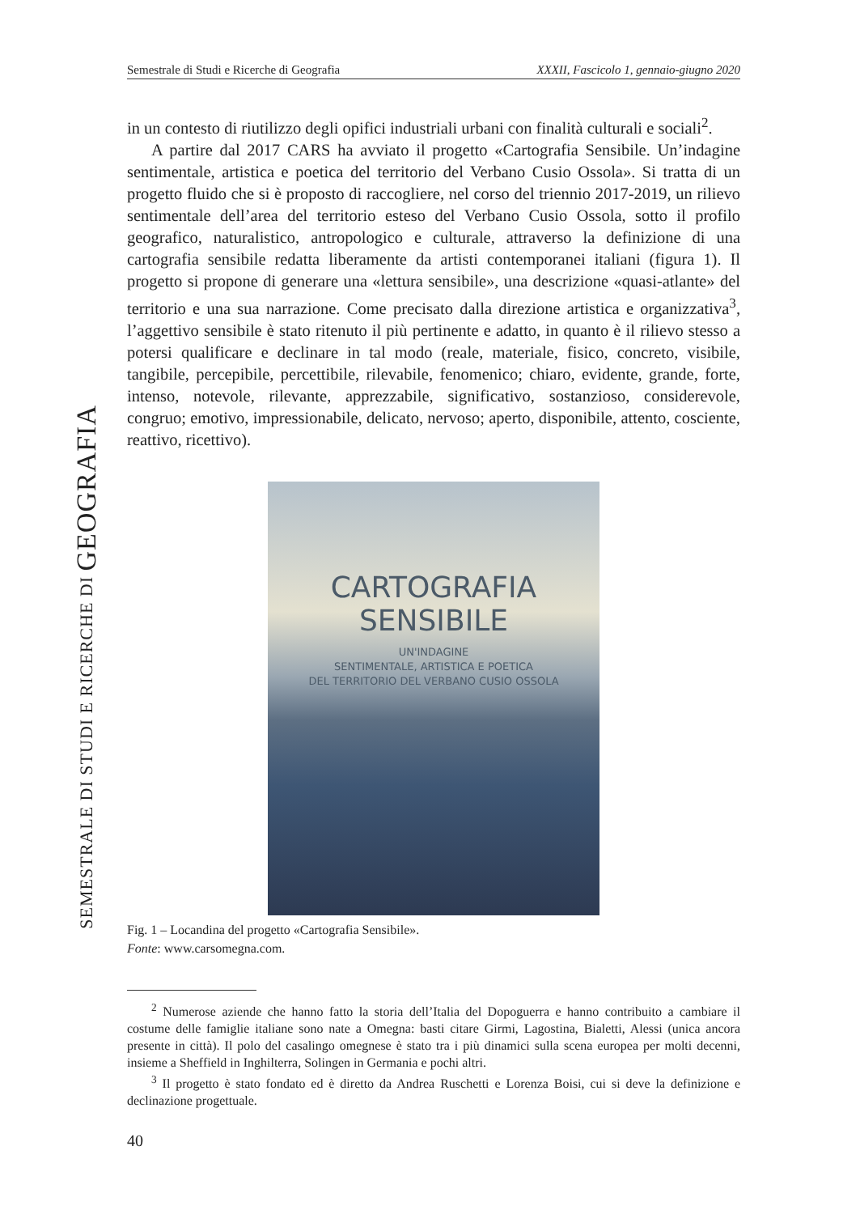SEMESTRALE DI STUDI E RICERCHE DI GEOGRAFIA
Semestrale di Studi e Ricerche di Geografia XXXII, Fascicolo 1, gennaio-giugno 2020
in un contesto di riutilizzo degli opifici industriali urbani con finalità culturali e sociali<sup>2</sup>.
A partire dal 2017 CARS ha avviato il progetto «Cartografia Sensibile. Un’indagine sentimentale, artistica e poetica del territorio del Verbano Cusio Ossola». Si tratta di un progetto fluido che si è proposto di raccogliere, nel corso del triennio 2017-2019, un rilievo sentimentale dell’area del territorio esteso del Verbano Cusio Ossola, sotto il profilo geografico, naturalistico, antropologico e culturale, attraverso la definizione di una cartografia sensibile redatta liberamente da artisti contemporanei italiani (figura 1). Il progetto si propone di generare una «lettura sensibile», una descrizione «quasi-atlante» del territorio e una sua narrazione. Come precisato dalla direzione artistica e organizzativa<sup>3</sup>, l’aggettivo sensibile è stato ritenuto il più pertinente e adatto, in quanto è il rilievo stesso a potersi qualificare e declinare in tal modo (reale, materiale, fisico, concreto, visibile, tangibile, percepibile, percettibile, rilevabile, fenomenico; chiaro, evidente, grande, forte, intenso, notevole, rilevante, apprezzabile, significativo, sostanzioso, considerevole, congruo; emotivo, impressionabile, delicato, nervoso; aperto, disponibile, attento, cosciente, reattivo, ricettivo).
CARTOGRAFIA SENSIBILE
UN'INDAGINE
SENTIMENTALE, ARTISTICA E POETICA
DEL TERRITORIO DEL VERBANO CUSIO OSSOLA
Fig. 1 – Locandina del progetto «Cartografia Sensibile».
Fonte: www.carsomegna.com.
<sup>2</sup> Numerose aziende che hanno fatto la storia dell’Italia del Dopoguerra e hanno contribuito a cambiare il costume delle famiglie italiane sono nate a Omegna: basti citare Girmi, Lagostina, Bialetti, Alessi (unica ancora presente in città). Il polo del casalingo omegnese è stato tra i più dinamici sulla scena europea per molti decenni, insieme a Sheffield in Inghilterra, Solingen in Germania e pochi altri.
<sup>3</sup> Il progetto è stato fondato ed è diretto da Andrea Ruschetti e Lorenza Boisi, cui si deve la definizione e declinazione progettuale.
40